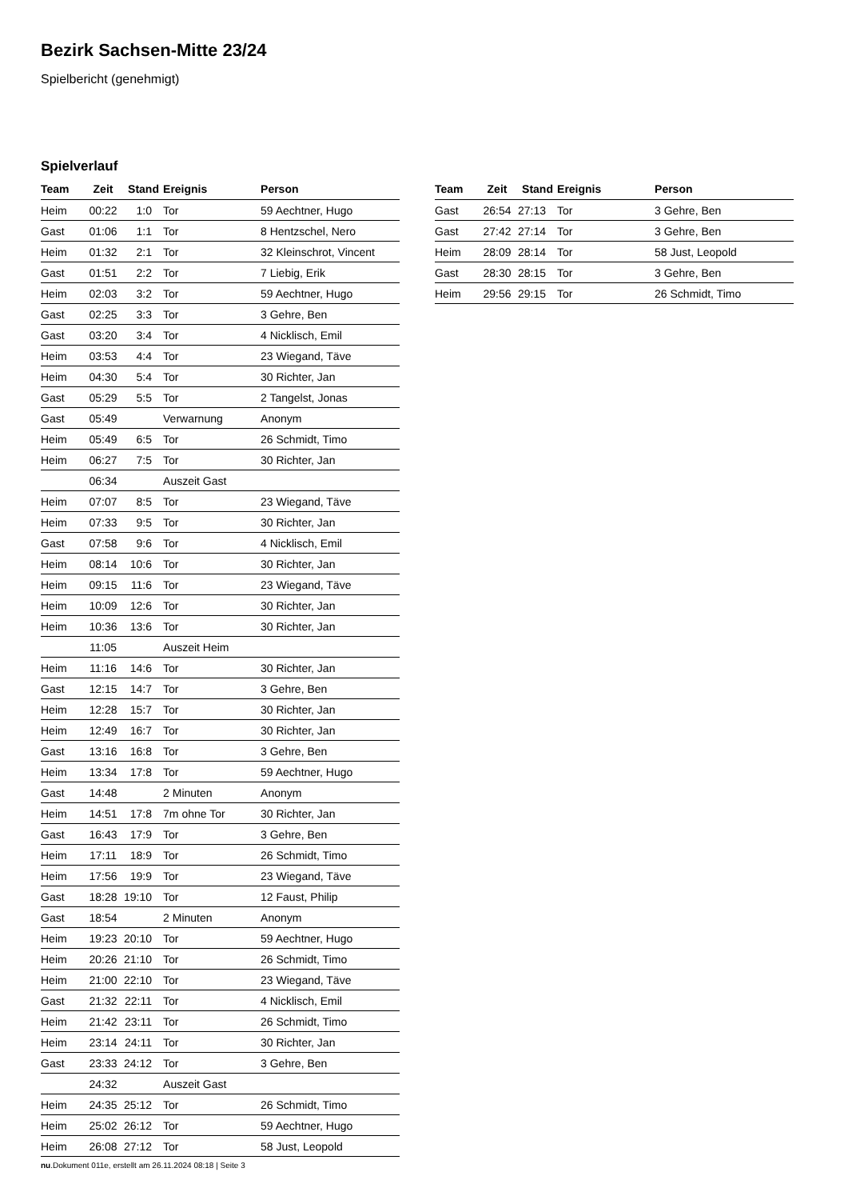Bezirk Sachsen-Mitte 23/24
Spielbericht (genehmigt)
Spielverlauf
| Team | Zeit | Stand | Ereignis | Person |
| --- | --- | --- | --- | --- |
| Heim | 00:22 | 1:0 | Tor | 59 Aechtner, Hugo |
| Gast | 01:06 | 1:1 | Tor | 8 Hentzschel, Nero |
| Heim | 01:32 | 2:1 | Tor | 32 Kleinschrot, Vincent |
| Gast | 01:51 | 2:2 | Tor | 7 Liebig, Erik |
| Heim | 02:03 | 3:2 | Tor | 59 Aechtner, Hugo |
| Gast | 02:25 | 3:3 | Tor | 3 Gehre, Ben |
| Gast | 03:20 | 3:4 | Tor | 4 Nicklisch, Emil |
| Heim | 03:53 | 4:4 | Tor | 23 Wiegand, Täve |
| Heim | 04:30 | 5:4 | Tor | 30 Richter, Jan |
| Gast | 05:29 | 5:5 | Tor | 2 Tangelst, Jonas |
| Gast | 05:49 | | Verwarnung | Anonym |
| Heim | 05:49 | 6:5 | Tor | 26 Schmidt, Timo |
| Heim | 06:27 | 7:5 | Tor | 30 Richter, Jan |
| | 06:34 | | Auszeit Gast | |
| Heim | 07:07 | 8:5 | Tor | 23 Wiegand, Täve |
| Heim | 07:33 | 9:5 | Tor | 30 Richter, Jan |
| Gast | 07:58 | 9:6 | Tor | 4 Nicklisch, Emil |
| Heim | 08:14 | 10:6 | Tor | 30 Richter, Jan |
| Heim | 09:15 | 11:6 | Tor | 23 Wiegand, Täve |
| Heim | 10:09 | 12:6 | Tor | 30 Richter, Jan |
| Heim | 10:36 | 13:6 | Tor | 30 Richter, Jan |
| | 11:05 | | Auszeit Heim | |
| Heim | 11:16 | 14:6 | Tor | 30 Richter, Jan |
| Gast | 12:15 | 14:7 | Tor | 3 Gehre, Ben |
| Heim | 12:28 | 15:7 | Tor | 30 Richter, Jan |
| Heim | 12:49 | 16:7 | Tor | 30 Richter, Jan |
| Gast | 13:16 | 16:8 | Tor | 3 Gehre, Ben |
| Heim | 13:34 | 17:8 | Tor | 59 Aechtner, Hugo |
| Gast | 14:48 | | 2 Minuten | Anonym |
| Heim | 14:51 | 17:8 | 7m ohne Tor | 30 Richter, Jan |
| Gast | 16:43 | 17:9 | Tor | 3 Gehre, Ben |
| Heim | 17:11 | 18:9 | Tor | 26 Schmidt, Timo |
| Heim | 17:56 | 19:9 | Tor | 23 Wiegand, Täve |
| Gast | 18:28 | 19:10 | Tor | 12 Faust, Philip |
| Gast | 18:54 | | 2 Minuten | Anonym |
| Heim | 19:23 | 20:10 | Tor | 59 Aechtner, Hugo |
| Heim | 20:26 | 21:10 | Tor | 26 Schmidt, Timo |
| Heim | 21:00 | 22:10 | Tor | 23 Wiegand, Täve |
| Gast | 21:32 | 22:11 | Tor | 4 Nicklisch, Emil |
| Heim | 21:42 | 23:11 | Tor | 26 Schmidt, Timo |
| Heim | 23:14 | 24:11 | Tor | 30 Richter, Jan |
| Gast | 23:33 | 24:12 | Tor | 3 Gehre, Ben |
| | 24:32 | | Auszeit Gast | |
| Heim | 24:35 | 25:12 | Tor | 26 Schmidt, Timo |
| Heim | 25:02 | 26:12 | Tor | 59 Aechtner, Hugo |
| Heim | 26:08 | 27:12 | Tor | 58 Just, Leopold |
| Team | Zeit | Stand | Ereignis | Person |
| --- | --- | --- | --- | --- |
| Gast | 26:54 | 27:13 | Tor | 3 Gehre, Ben |
| Gast | 27:42 | 27:14 | Tor | 3 Gehre, Ben |
| Heim | 28:09 | 28:14 | Tor | 58 Just, Leopold |
| Gast | 28:30 | 28:15 | Tor | 3 Gehre, Ben |
| Heim | 29:56 | 29:15 | Tor | 26 Schmidt, Timo |
nu.Dokument 011e, erstellt am 26.11.2024 08:18 | Seite 3